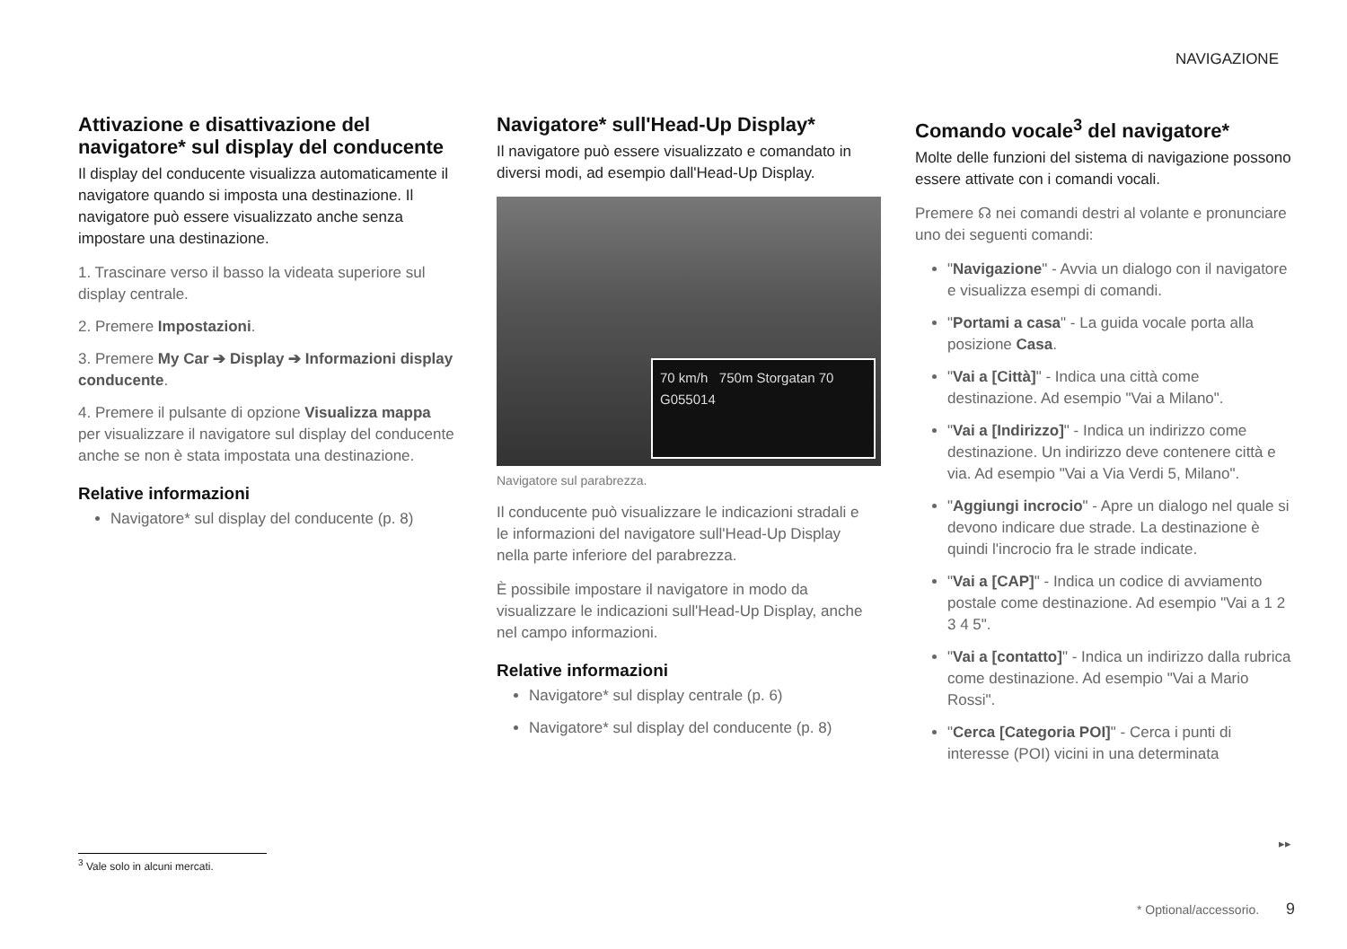NAVIGAZIONE
Attivazione e disattivazione del navigatore* sul display del conducente
Il display del conducente visualizza automaticamente il navigatore quando si imposta una destinazione. Il navigatore può essere visualizzato anche senza impostare una destinazione.
1. Trascinare verso il basso la videata superiore sul display centrale.
2. Premere Impostazioni.
3. Premere My Car ➔ Display ➔ Informazioni display conducente.
4. Premere il pulsante di opzione Visualizza mappa per visualizzare il navigatore sul display del conducente anche se non è stata impostata una destinazione.
Relative informazioni
Navigatore* sul display del conducente (p. 8)
Navigatore* sull'Head-Up Display*
Il navigatore può essere visualizzato e comandato in diversi modi, ad esempio dall'Head-Up Display.
70 km/h 750m Storgatan 70 G055014
Navigatore sul parabrezza.
Il conducente può visualizzare le indicazioni stradali e le informazioni del navigatore sull'Head-Up Display nella parte inferiore del parabrezza.
È possibile impostare il navigatore in modo da visualizzare le indicazioni sull'Head-Up Display, anche nel campo informazioni.
Relative informazioni
Navigatore* sul display centrale (p. 6)
Navigatore* sul display del conducente (p. 8)
Comando vocale<sup>3</sup> del navigatore*
Molte delle funzioni del sistema di navigazione possono essere attivate con i comandi vocali.
Premere ☊ nei comandi destri al volante e pronunciare uno dei seguenti comandi:
"Navigazione" - Avvia un dialogo con il navigatore e visualizza esempi di comandi.
"Portami a casa" - La guida vocale porta alla posizione Casa.
"Vai a [Città]" - Indica una città come destinazione. Ad esempio "Vai a Milano".
"Vai a [Indirizzo]" - Indica un indirizzo come destinazione. Un indirizzo deve contenere città e via. Ad esempio "Vai a Via Verdi 5, Milano".
"Aggiungi incrocio" - Apre un dialogo nel quale si devono indicare due strade. La destinazione è quindi l'incrocio fra le strade indicate.
"Vai a [CAP]" - Indica un codice di avviamento postale come destinazione. Ad esempio "Vai a 1 2 3 4 5".
"Vai a [contatto]" - Indica un indirizzo dalla rubrica come destinazione. Ad esempio "Vai a Mario Rossi".
"Cerca [Categoria POI]" - Cerca i punti di interesse (POI) vicini in una determinata
<sup>3</sup> Vale solo in alcuni mercati.
▸▸
* Optional/accessorio. 9